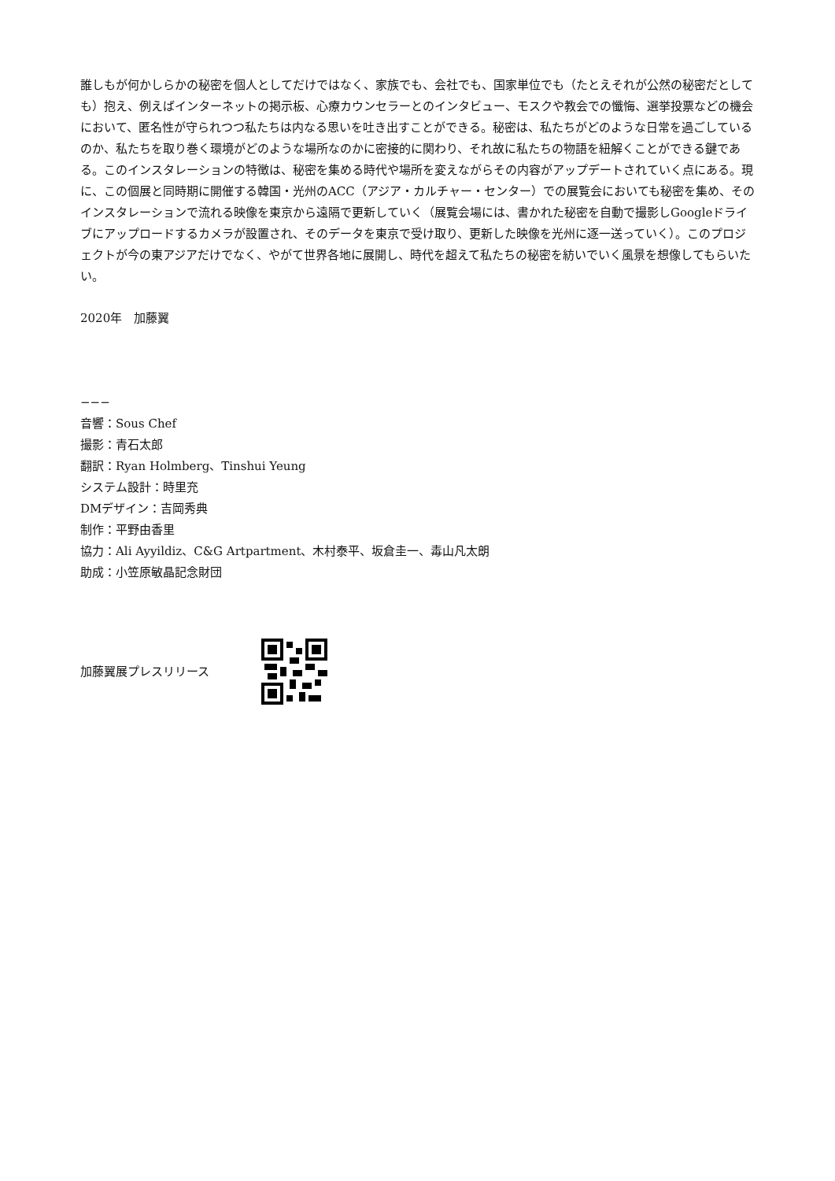誰しもが何かしらかの秘密を個人としてだけではなく、家族でも、会社でも、国家単位でも（たとえそれが公然の秘密だとしても）抱え、例えばインターネットの掲示板、心療カウンセラーとのインタビュー、モスクや教会での懺悔、選挙投票などの機会において、匿名性が守られつつ私たちは内なる思いを吐き出すことができる。秘密は、私たちがどのような日常を過ごしているのか、私たちを取り巻く環境がどのような場所なのかに密接的に関わり、それ故に私たちの物語を紐解くことができる鍵である。このインスタレーションの特徴は、秘密を集める時代や場所を変えながらその内容がアップデートされていく点にある。現に、この個展と同時期に開催する韓国・光州のACC（アジア・カルチャー・センター）での展覧会においても秘密を集め、そのインスタレーションで流れる映像を東京から遠隔で更新していく（展覧会場には、書かれた秘密を自動で撮影しGoogleドライブにアップロードするカメラが設置され、そのデータを東京で受け取り、更新した映像を光州に逐一送っていく）。このプロジェクトが今の東アジアだけでなく、やがて世界各地に展開し、時代を超えて私たちの秘密を紡いでいく風景を想像してもらいたい。
2020年　加藤翼
−−−
音響：Sous Chef
撮影：青石太郎
翻訳：Ryan Holmberg、Tinshui Yeung
システム設計：時里充
DMデザイン：吉岡秀典
制作：平野由香里
協力：Ali Ayyildiz、C&G Artpartment、木村泰平、坂倉圭一、毒山凡太朗
助成：小笠原敏晶記念財団
加藤翼展プレスリリース